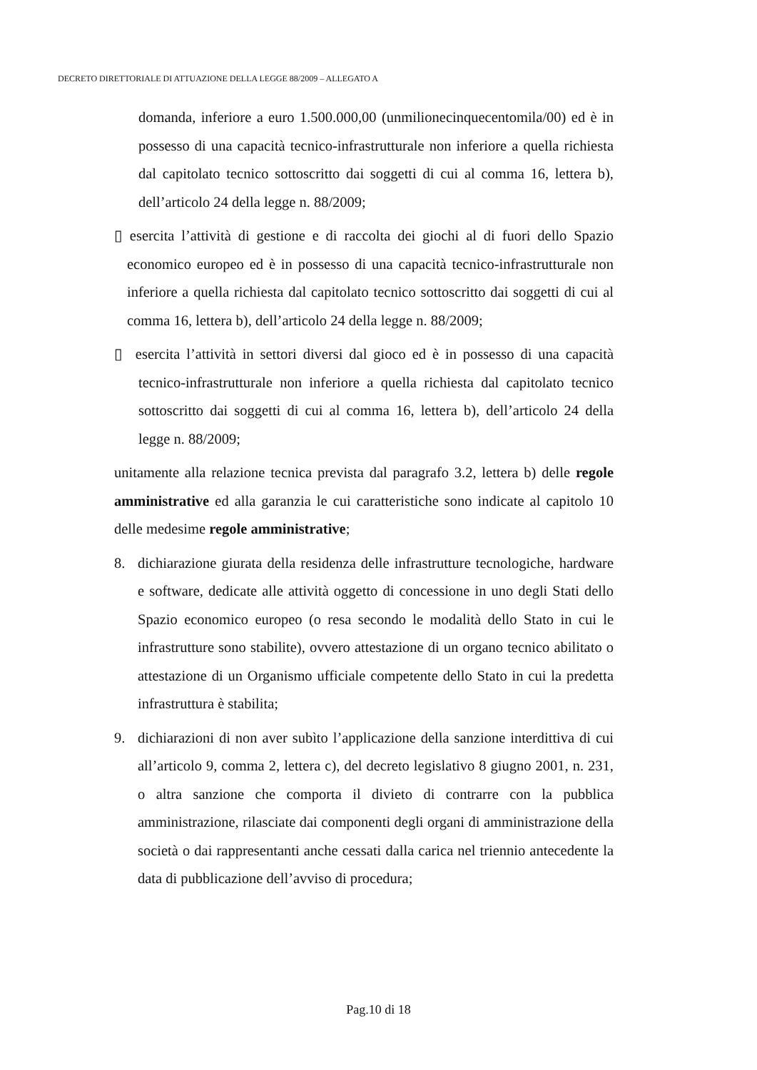DECRETO DIRETTORIALE DI ATTUAZIONE DELLA LEGGE 88/2009 – ALLEGATO A
domanda, inferiore a euro 1.500.000,00 (unmilionecinquecentomila/00) ed è in possesso di una capacità tecnico-infrastrutturale non inferiore a quella richiesta dal capitolato tecnico sottoscritto dai soggetti di cui al comma 16, lettera b), dell’articolo 24 della legge n. 88/2009;
▯ esercita l’attività di gestione e di raccolta dei giochi al di fuori dello Spazio economico europeo ed è in possesso di una capacità tecnico-infrastrutturale non inferiore a quella richiesta dal capitolato tecnico sottoscritto dai soggetti di cui al comma 16, lettera b), dell’articolo 24 della legge n. 88/2009;
▯ esercita l’attività in settori diversi dal gioco ed è in possesso di una capacità tecnico-infrastrutturale non inferiore a quella richiesta dal capitolato tecnico sottoscritto dai soggetti di cui al comma 16, lettera b), dell’articolo 24 della legge n. 88/2009;
unitamente alla relazione tecnica prevista dal paragrafo 3.2, lettera b) delle regole amministrative ed alla garanzia le cui caratteristiche sono indicate al capitolo 10 delle medesime regole amministrative;
8. dichiarazione giurata della residenza delle infrastrutture tecnologiche, hardware e software, dedicate alle attività oggetto di concessione in uno degli Stati dello Spazio economico europeo (o resa secondo le modalità dello Stato in cui le infrastrutture sono stabilite), ovvero attestazione di un organo tecnico abilitato o attestazione di un Organismo ufficiale competente dello Stato in cui la predetta infrastruttura è stabilita;
9. dichiarazioni di non aver subìto l’applicazione della sanzione interdittiva di cui all’articolo 9, comma 2, lettera c), del decreto legislativo 8 giugno 2001, n. 231, o altra sanzione che comporta il divieto di contrarre con la pubblica amministrazione, rilasciate dai componenti degli organi di amministrazione della società o dai rappresentanti anche cessati dalla carica nel triennio antecedente la data di pubblicazione dell’avviso di procedura;
Pag.10 di 18